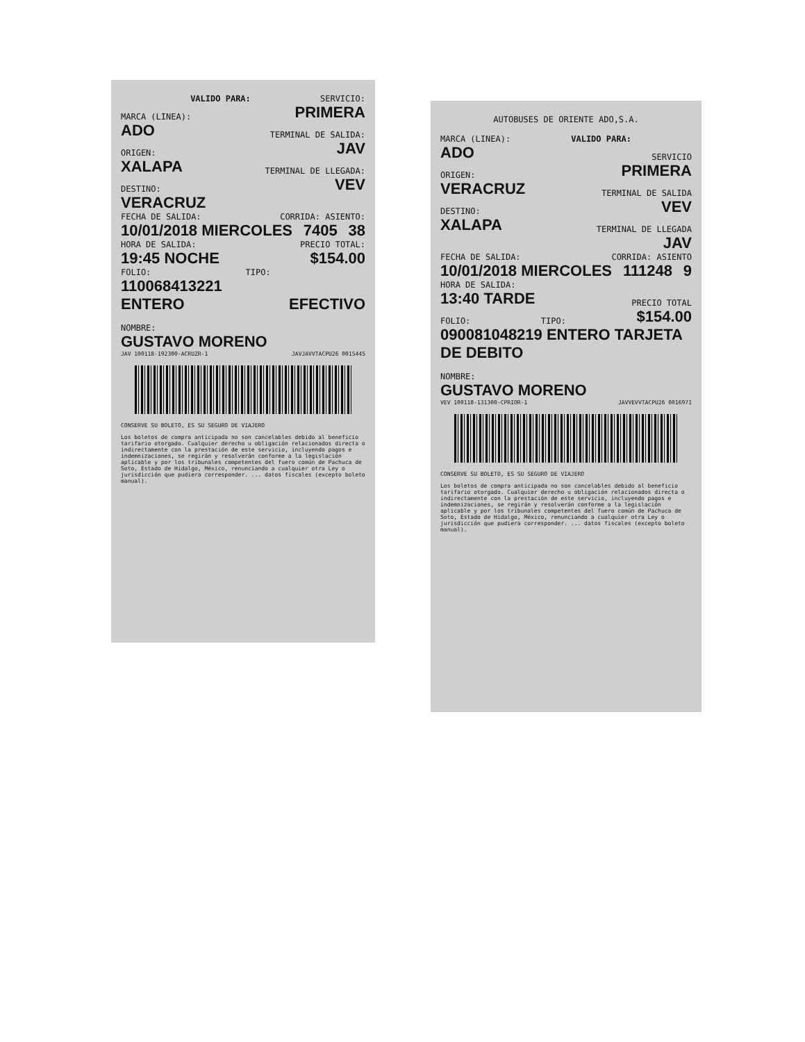VALIDO PARA: SERVICIO:
MARCA (LINEA): PRIMERA
ADO TERMINAL DE SALIDA:
ORIGEN: JAV
XALAPA TERMINAL DE LLEGADA:
DESTINO: VEV
VERACRUZ
FECHA DE SALIDA: CORRIDA: ASIENTO:
10/01/2018 MIERCOLES 7405 38
HORA DE SALIDA: PRECIO TOTAL:
19:45 NOCHE $154.00
FOLIO: TIPO:
110068413221 ENTERO EFECTIVO
NOMBRE:
GUSTAVO MORENO
JAV 100118-192300-ACRUZR-1 JAVJAVVTACPU26 0015445
CONSERVE SU BOLETO, ES SU SEGURO DE VIAJERO
Los boletos de compra anticipada no son cancelables debido al beneficio tarifario otorgado. Cualquier derecho u obligación relacionados directa o indirectamente con la prestación de este servicio, incluyendo pagos e indemnizaciones, se regirán y resolverán conforme a la legislación aplicable y por los tribunales competentes del fuero común de Pachuca de Soto, Estado de Hidalgo, México, renunciando a cualquier otra Ley o jurisdicción que pudiera corresponder. ... datos fiscales (excepto boleto manual).
AUTOBUSES DE ORIENTE ADO,S.A.
MARCA (LINEA): VALIDO PARA:
ADO SERVICIO
ORIGEN: PRIMERA
VERACRUZ TERMINAL DE SALIDA
DESTINO: VEV
XALAPA TERMINAL DE LLEGADA
JAV
FECHA DE SALIDA: CORRIDA: ASIENTO
10/01/2018 MIERCOLES 111248 9
HORA DE SALIDA:
13:40 TARDE PRECIO TOTAL
FOLIO: TIPO: $154.00
090081048219 ENTERO TARJETA DE DEBITO
NOMBRE:
GUSTAVO MORENO
VEV 100118-131300-CPRIOR-1 JAVVEVVTACPU26 0016971
CONSERVE SU BOLETO, ES SU SEGURO DE VIAJERO
Los boletos de compra anticipada no son cancelables debido al beneficio tarifario otorgado. Cualquier derecho u obligación relacionados directa o indirectamente con la prestación de este servicio, incluyendo pagos e indemnizaciones, se regirán y resolverán conforme a la legislación aplicable y por los tribunales competentes del fuero común de Pachuca de Soto, Estado de Hidalgo, México, renunciando a cualquier otra Ley o jurisdicción que pudiera corresponder. ... datos fiscales (excepto boleto manual).